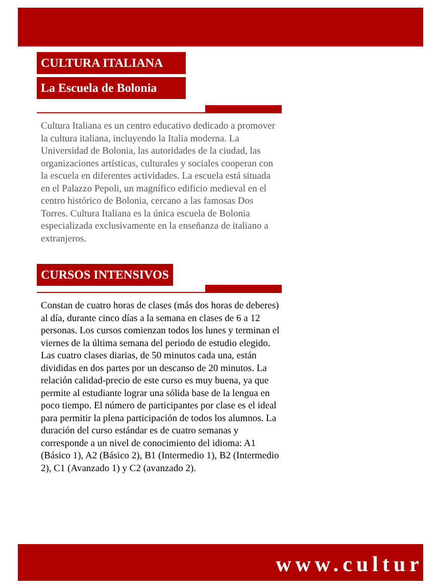CULTURA ITALIANA
La Escuela de Bolonia
Cultura Italiana es un centro educativo dedicado a promover la cultura italiana, incluyendo la Italia moderna. La Universidad de Bolonia, las autoridades de la ciudad, las organizaciones artísticas, culturales y sociales cooperan con la escuela en diferentes actividades. La escuela está situada en el Palazzo Pepoli, un magnífico edificio medieval en el centro histórico de Bolonia, cercano a las famosas Dos Torres. Cultura Italiana es la única escuela de Bolonia especializada exclusivamente en la enseñanza de italiano a extranjeros.
CURSOS INTENSIVOS
Constan de cuatro horas de clases (más dos horas de deberes) al día, durante cinco días a la semana en clases de 6 a 12 personas. Los cursos comienzan todos los lunes y terminan el viernes de la última semana del periodo de estudio elegido. Las cuatro clases diarias, de 50 minutos cada una, están divididas en dos partes por un descanso de 20 minutos. La relación calidad-precio de este curso es muy buena, ya que permite al estudiante lograr una sólida base de la lengua en poco tiempo. El número de participantes por clase es el ideal para permitir la plena participación de todos los alumnos. La duración del curso estándar es de cuatro semanas y corresponde a un nivel de conocimiento del idioma: A1 (Básico 1), A2 (Básico 2), B1 (Intermedio 1), B2 (Intermedio 2), C1 (Avanzado 1) y C2 (avanzado 2).
www.cultur